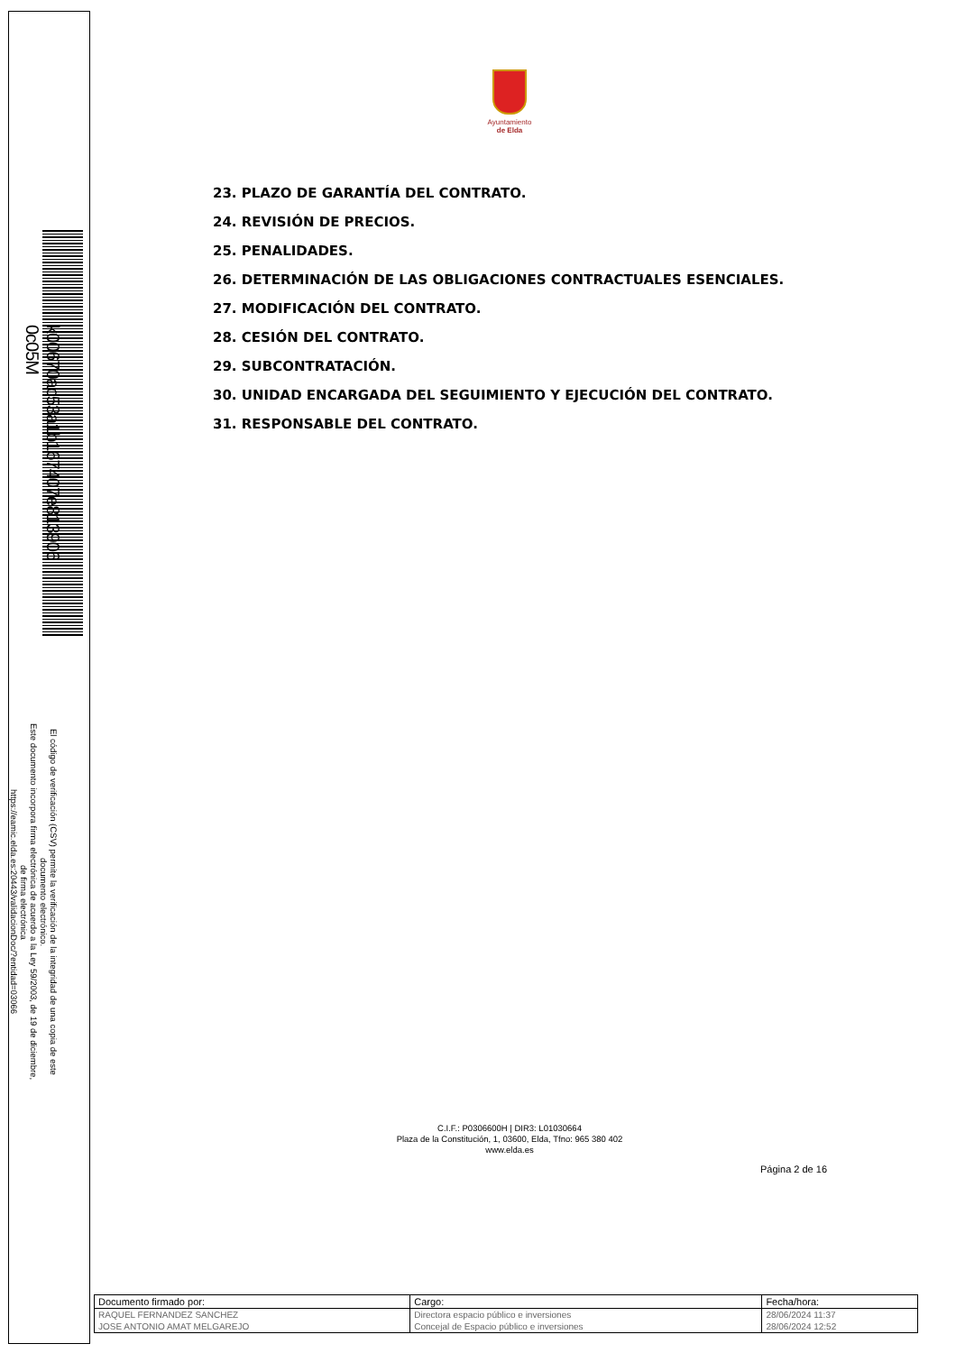k00670ac53a1b167407e813906 0c05M
El código de verificación (CSV) permite la verificación de la integridad de una copia de este documento electrónico.
Este documento incorpora firma electrónica de acuerdo a la Ley 59/2003, de 19 de diciembre, de firma electrónica
https://eamic.elda.es:20443/validacionDoc/?entidad=03066
Ayuntamiento
de Elda
23. PLAZO DE GARANTÍA DEL CONTRATO.
24. REVISIÓN DE PRECIOS.
25. PENALIDADES.
26. DETERMINACIÓN DE LAS OBLIGACIONES CONTRACTUALES ESENCIALES.
27. MODIFICACIÓN DEL CONTRATO.
28. CESIÓN DEL CONTRATO.
29. SUBCONTRATACIÓN.
30. UNIDAD ENCARGADA DEL SEGUIMIENTO Y EJECUCIÓN DEL CONTRATO.
31. RESPONSABLE DEL CONTRATO.
C.I.F.: P0306600H | DIR3: L01030664
Plaza de la Constitución, 1, 03600, Elda, Tfno: 965 380 402
www.elda.es
Página 2 de 16
| Documento firmado por: | Cargo: | Fecha/hora: |
| --- | --- | --- |
| RAQUEL FERNANDEZ SANCHEZ | Directora espacio público e inversiones | 28/06/2024 11:37 |
| JOSE ANTONIO AMAT MELGAREJO | Concejal de Espacio público e inversiones | 28/06/2024 12:52 |